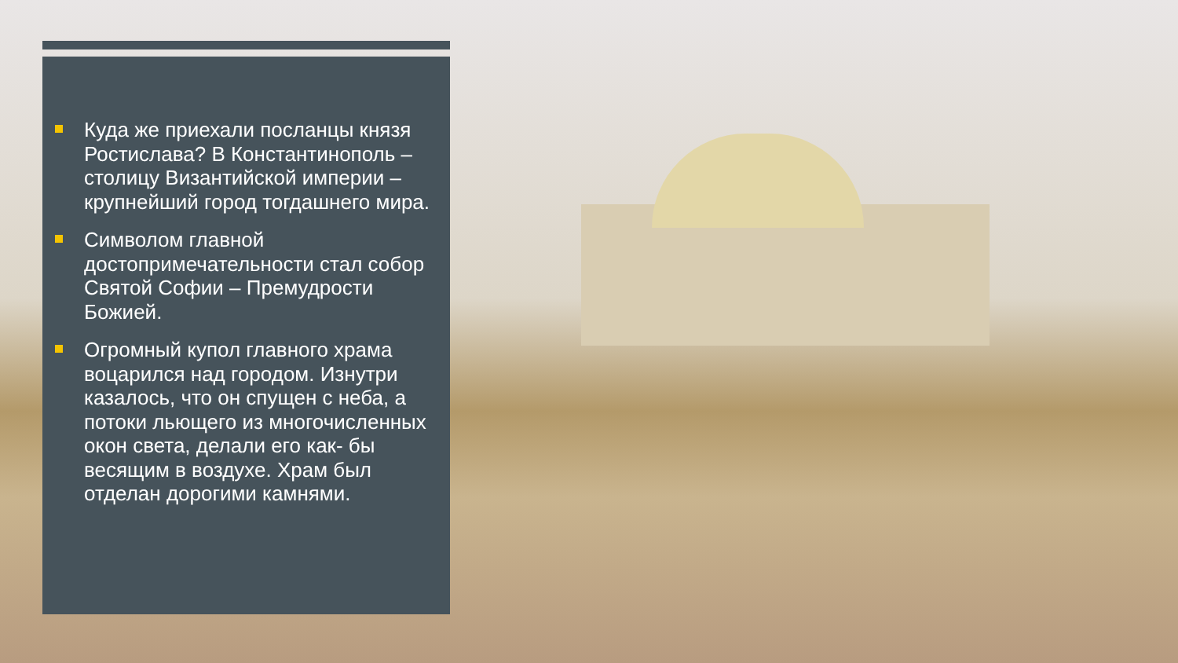Куда же приехали посланцы князя Ростислава? В Константинополь – столицу Византийской империи – крупнейший город тогдашнего мира.
Символом главной достопримечательности стал собор Святой Софии – Премудрости Божией.
Огромный купол главного храма воцарился над городом. Изнутри казалось, что он спущен с неба, а потоки льющего из многочисленных окон света, делали его как- бы весящим в воздухе. Храм был отделан дорогими камнями.